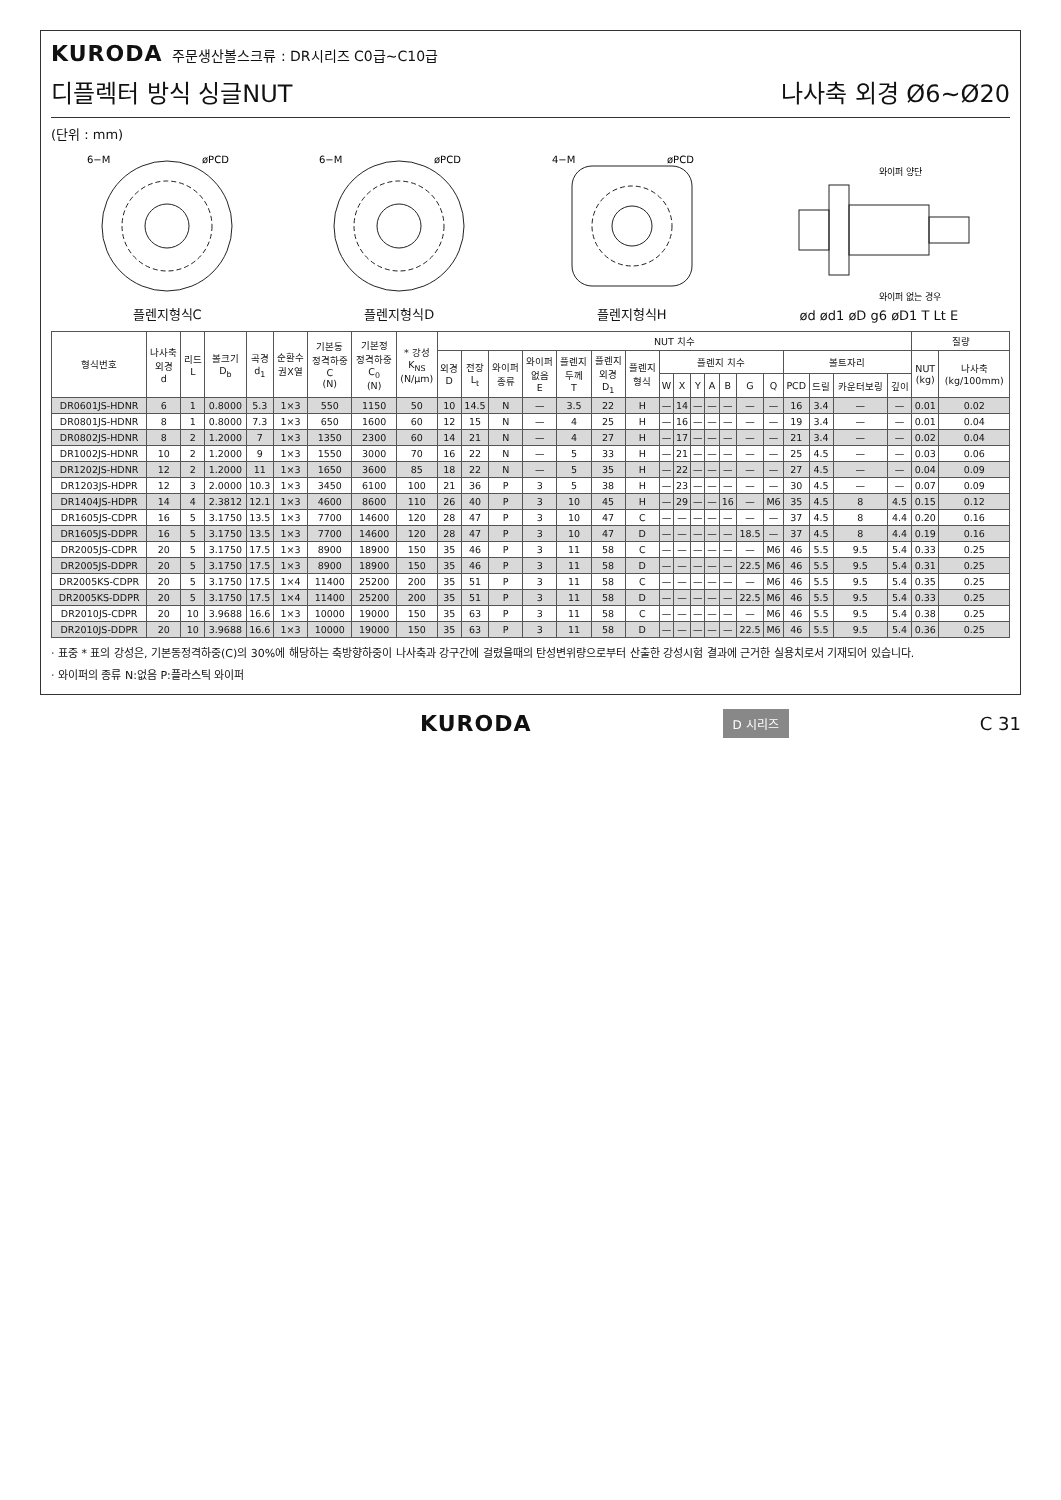KURODA 주문생산볼스크류 : DR시리즈 C0급~C10급
디플렉터 방식 싱글NUT 나사축 외경 Ø6~Ø20
(단위 : mm)
6−M
øPCD
플렌지형식C
6−M
øPCD
플렌지형식D
4−M
øPCD
플렌지형식H
와이퍼 양단
와이퍼 없는 경우
ød ød1 øD g6 øD1 T Lt E
| 형식번호 | 나사축 외경 d | 리드 L | 볼크기 D<sub>b</sub> | 곡경 d<sub>1</sub> | 순환수 권X열 | 기본동 정격하중 C (N) | 기본정 정격하중 C<sub>0</sub> (N) | * 강성 K<sub>NS</sub> (N/μm) | NUT 치수 | | | | | | | | | | | | | | | | | | 질량 | |
| --- | --- | --- | --- | --- | --- | --- | --- | --- | --- | --- | --- | --- | --- | --- | --- | --- | --- | --- | --- | --- | --- | --- | --- | --- | --- | --- | --- | --- |
| | | | | | | | | | 외경 D | 전장 L<sub>t</sub> | 와이퍼 종류 | 와이퍼 없음 E | 플렌지 두께 T | 플렌지 외경 D<sub>1</sub> | 플렌지 형식 | 플렌지 치수 | | | | | | | 볼트자리 | | | | NUT (kg) | 나사축 (kg/100mm) |
| | | | | | | | | | | | | | | | | W | X | Y | A | B | G | Q | PCD | 드릴 | 카운터보링 | 깊이 | | |
| DR0601JS-HDNR | 6 | 1 | 0.8000 | 5.3 | 1×3 | 550 | 1150 | 50 | 10 | 14.5 | N | — | 3.5 | 22 | H | — | 14 | — | — | — | — | — | 16 | 3.4 | — | — | 0.01 | 0.02 |
| DR0801JS-HDNR | 8 | 1 | 0.8000 | 7.3 | 1×3 | 650 | 1600 | 60 | 12 | 15 | N | — | 4 | 25 | H | — | 16 | — | — | — | — | — | 19 | 3.4 | — | — | 0.01 | 0.04 |
| DR0802JS-HDNR | 8 | 2 | 1.2000 | 7 | 1×3 | 1350 | 2300 | 60 | 14 | 21 | N | — | 4 | 27 | H | — | 17 | — | — | — | — | — | 21 | 3.4 | — | — | 0.02 | 0.04 |
| DR1002JS-HDNR | 10 | 2 | 1.2000 | 9 | 1×3 | 1550 | 3000 | 70 | 16 | 22 | N | — | 5 | 33 | H | — | 21 | — | — | — | — | — | 25 | 4.5 | — | — | 0.03 | 0.06 |
| DR1202JS-HDNR | 12 | 2 | 1.2000 | 11 | 1×3 | 1650 | 3600 | 85 | 18 | 22 | N | — | 5 | 35 | H | — | 22 | — | — | — | — | — | 27 | 4.5 | — | — | 0.04 | 0.09 |
| DR1203JS-HDPR | 12 | 3 | 2.0000 | 10.3 | 1×3 | 3450 | 6100 | 100 | 21 | 36 | P | 3 | 5 | 38 | H | — | 23 | — | — | — | — | — | 30 | 4.5 | — | — | 0.07 | 0.09 |
| DR1404JS-HDPR | 14 | 4 | 2.3812 | 12.1 | 1×3 | 4600 | 8600 | 110 | 26 | 40 | P | 3 | 10 | 45 | H | — | 29 | — | — | 16 | — | M6 | 35 | 4.5 | 8 | 4.5 | 0.15 | 0.12 |
| DR1605JS-CDPR | 16 | 5 | 3.1750 | 13.5 | 1×3 | 7700 | 14600 | 120 | 28 | 47 | P | 3 | 10 | 47 | C | — | — | — | — | — | — | — | 37 | 4.5 | 8 | 4.4 | 0.20 | 0.16 |
| DR1605JS-DDPR | 16 | 5 | 3.1750 | 13.5 | 1×3 | 7700 | 14600 | 120 | 28 | 47 | P | 3 | 10 | 47 | D | — | — | — | — | — | 18.5 | — | 37 | 4.5 | 8 | 4.4 | 0.19 | 0.16 |
| DR2005JS-CDPR | 20 | 5 | 3.1750 | 17.5 | 1×3 | 8900 | 18900 | 150 | 35 | 46 | P | 3 | 11 | 58 | C | — | — | — | — | — | — | M6 | 46 | 5.5 | 9.5 | 5.4 | 0.33 | 0.25 |
| DR2005JS-DDPR | 20 | 5 | 3.1750 | 17.5 | 1×3 | 8900 | 18900 | 150 | 35 | 46 | P | 3 | 11 | 58 | D | — | — | — | — | — | 22.5 | M6 | 46 | 5.5 | 9.5 | 5.4 | 0.31 | 0.25 |
| DR2005KS-CDPR | 20 | 5 | 3.1750 | 17.5 | 1×4 | 11400 | 25200 | 200 | 35 | 51 | P | 3 | 11 | 58 | C | — | — | — | — | — | — | M6 | 46 | 5.5 | 9.5 | 5.4 | 0.35 | 0.25 |
| DR2005KS-DDPR | 20 | 5 | 3.1750 | 17.5 | 1×4 | 11400 | 25200 | 200 | 35 | 51 | P | 3 | 11 | 58 | D | — | — | — | — | — | 22.5 | M6 | 46 | 5.5 | 9.5 | 5.4 | 0.33 | 0.25 |
| DR2010JS-CDPR | 20 | 10 | 3.9688 | 16.6 | 1×3 | 10000 | 19000 | 150 | 35 | 63 | P | 3 | 11 | 58 | C | — | — | — | — | — | — | M6 | 46 | 5.5 | 9.5 | 5.4 | 0.38 | 0.25 |
| DR2010JS-DDPR | 20 | 10 | 3.9688 | 16.6 | 1×3 | 10000 | 19000 | 150 | 35 | 63 | P | 3 | 11 | 58 | D | — | — | — | — | — | 22.5 | M6 | 46 | 5.5 | 9.5 | 5.4 | 0.36 | 0.25 |
· 표중 * 표의 강성은, 기본동정격하중(C)의 30%에 해당하는 축방향하중이 나사축과 강구간에 걸렸을때의 탄성변위량으로부터 산출한 강성시험 결과에 근거한 실용치로서 기재되어 있습니다.
· 와이퍼의 종류 N:없음 P:플라스틱 와이퍼
KURODA D 시리즈 C 31